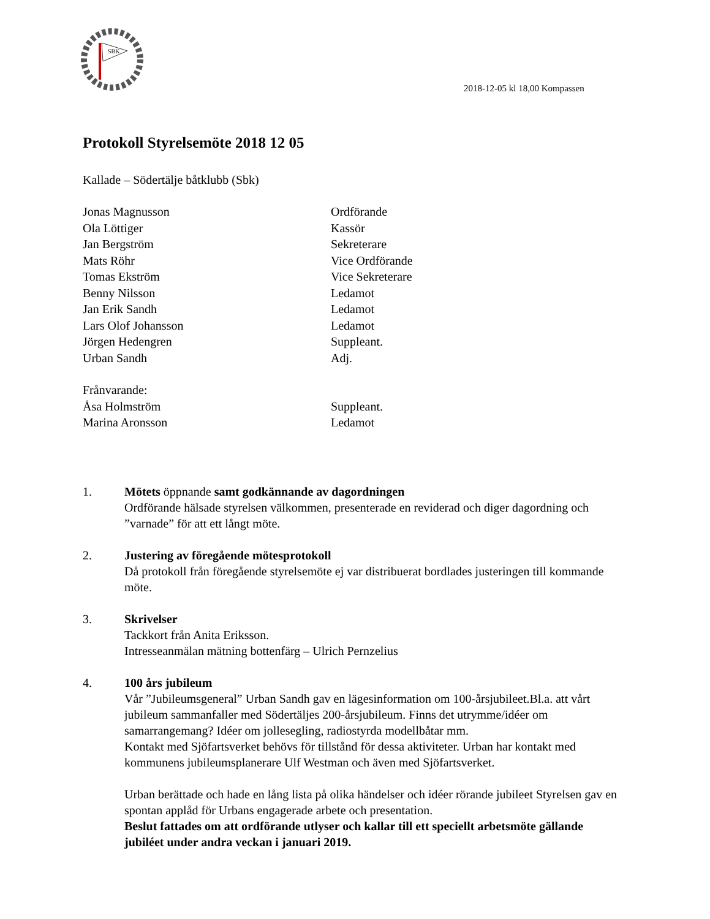SBK
2018-12-05 kl 18,00 Kompassen
Protokoll Styrelsemöte 2018 12 05
Kallade – Södertälje båtklubb (Sbk)
| Jonas Magnusson | Ordförande |
| Ola Löttiger | Kassör |
| Jan Bergström | Sekreterare |
| Mats Röhr | Vice Ordförande |
| Tomas Ekström | Vice Sekreterare |
| Benny Nilsson | Ledamot |
| Jan Erik Sandh | Ledamot |
| Lars Olof Johansson | Ledamot |
| Jörgen Hedengren | Suppleant. |
| Urban Sandh | Adj. |
| Frånvarande: | |
| Åsa Holmström | Suppleant. |
| Marina Aronsson | Ledamot |
1. Mötets öppnande samt godkännande av dagordningen
Ordförande hälsade styrelsen välkommen, presenterade en reviderad och diger dagordning och ”varnade” för att ett långt möte.
2. Justering av föregående mötesprotokoll
Då protokoll från föregående styrelsemöte ej var distribuerat bordlades justeringen till kommande möte.
3. Skrivelser
Tackkort från Anita Eriksson.
Intresseanmälan mätning bottenfärg – Ulrich Pernzelius
4. 100 års jubileum
Vår ”Jubileumsgeneral” Urban Sandh gav en lägesinformation om 100-årsjubileet.Bl.a. att vårt jubileum sammanfaller med Södertäljes 200-årsjubileum. Finns det utrymme/idéer om samarrangemang? Idéer om jollesegling, radiostyrda modellbåtar mm.
Kontakt med Sjöfartsverket behövs för tillstånd för dessa aktiviteter. Urban har kontakt med kommunens jubileumsplanerare Ulf Westman och även med Sjöfartsverket.
Urban berättade och hade en lång lista på olika händelser och idéer rörande jubileet Styrelsen gav en spontan applåd för Urbans engagerade arbete och presentation.
Beslut fattades om att ordförande utlyser och kallar till ett speciellt arbetsmöte gällande jubiléet under andra veckan i januari 2019.